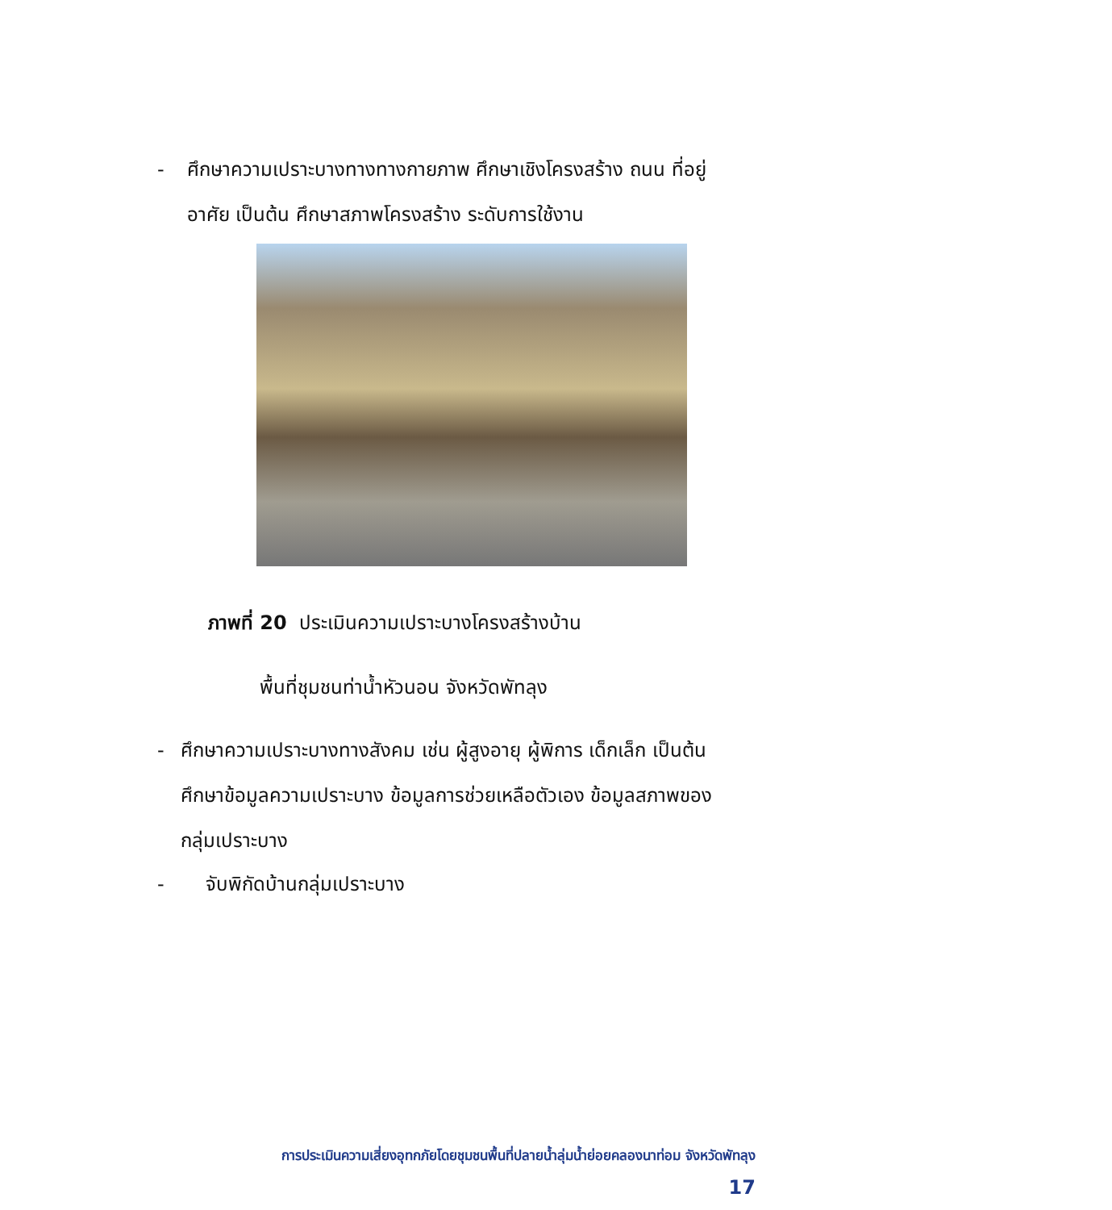- ศึกษาความเปราะบางทางทางกายภาพ ศึกษาเชิงโครงสร้าง ถนน ที่อยู่อาศัย เป็นต้น ศึกษาสภาพโครงสร้าง ระดับการใช้งาน
ภาพที่ 20 ประเมินความเปราะบางโครงสร้างบ้าน
พื้นที่ชุมชนท่าน้ำหัวนอน จังหวัดพัทลุง
- ศึกษาความเปราะบางทางสังคม เช่น ผู้สูงอายุ ผู้พิการ เด็กเล็ก เป็นต้น ศึกษาข้อมูลความเปราะบาง ข้อมูลการช่วยเหลือตัวเอง ข้อมูลสภาพของกลุ่มเปราะบาง
- จับพิกัดบ้านกลุ่มเปราะบาง
การประเมินความเสี่ยงอุทกภัยโดยชุมชนพื้นที่ปลายน้ำลุ่มน้ำย่อยคลองนาท่อม จังหวัดพัทลุง
17